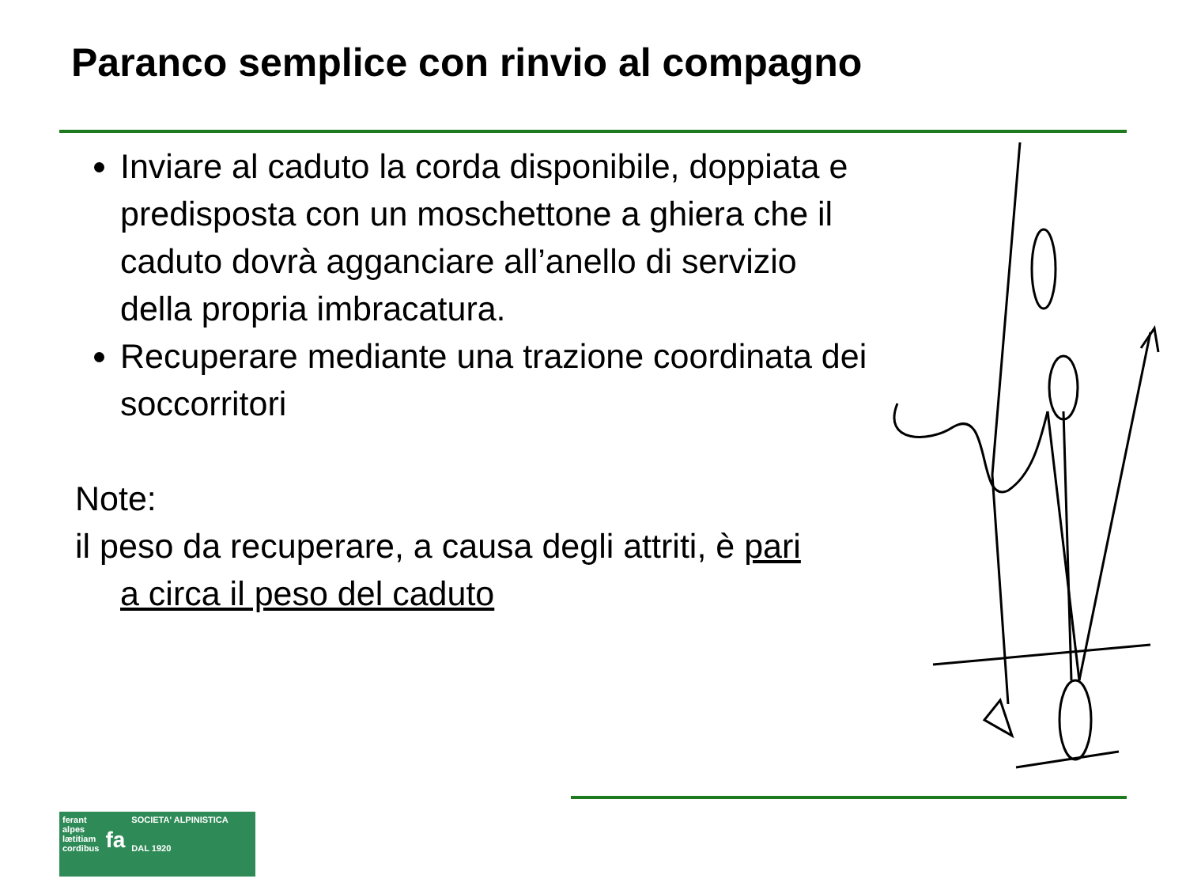Paranco semplice con rinvio al compagno
Inviare al caduto la corda disponibile, doppiata e predisposta con un moschettone a ghiera che il caduto dovrà agganciare all’anello di servizio della propria imbracatura.
Recuperare mediante una trazione coordinata dei soccorritori
Note:
il peso da recuperare, a causa degli attriti, è pari
a circa il peso del caduto
ferant
alpes
lætitiam
cordibus
fa
SOCIETA' ALPINISTICA
DAL 1920